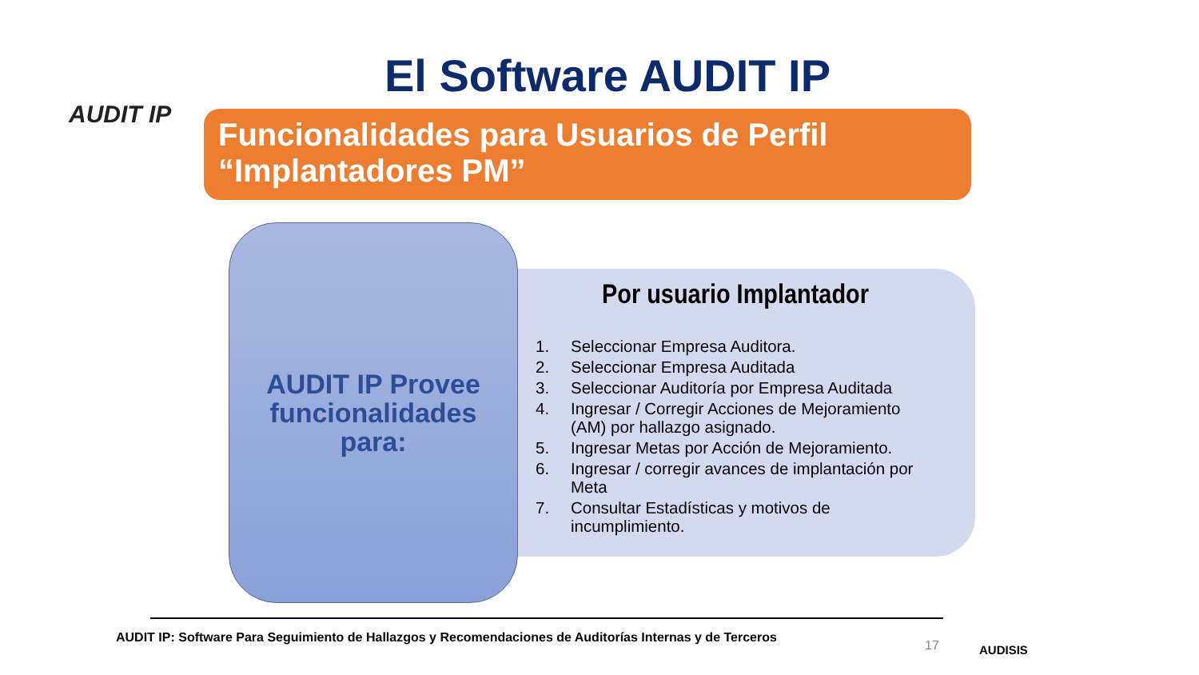AUDIT IP
El Software AUDIT IP
Funcionalidades para Usuarios de Perfil
“Implantadores PM”
Por usuario Implantador
1. Seleccionar Empresa Auditora.
2. Seleccionar Empresa Auditada
3. Seleccionar Auditoría por Empresa Auditada
4. Ingresar / Corregir Acciones de Mejoramiento (AM) por hallazgo asignado.
5. Ingresar Metas por Acción de Mejoramiento.
6. Ingresar / corregir avances de implantación por Meta
7. Consultar Estadísticas y motivos de incumplimiento.
AUDIT IP Provee
funcionalidades
para:
AUDIT IP: Software Para Seguimiento de Hallazgos y Recomendaciones de Auditorías Internas y de Terceros
17
AUDISIS